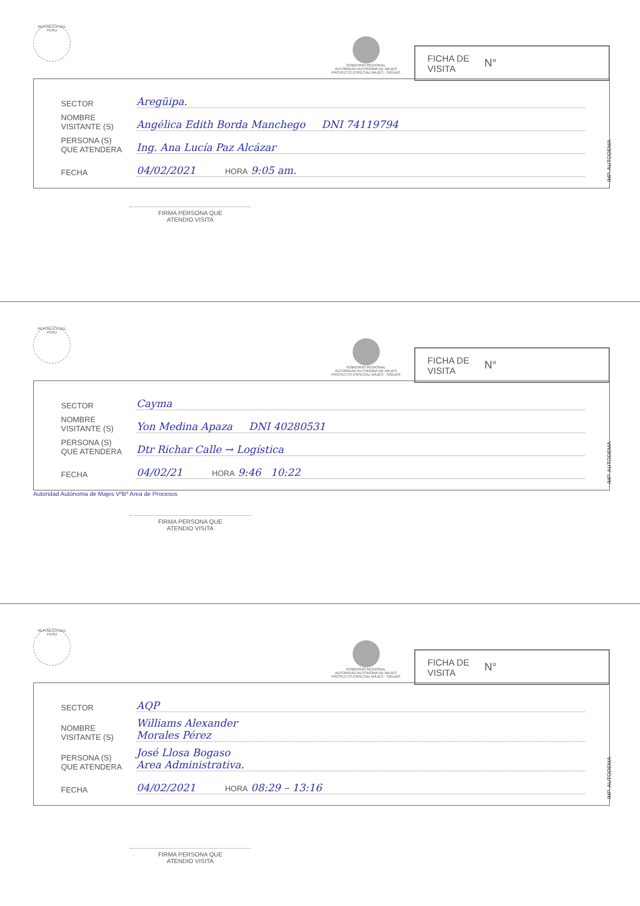REPUBLICA DEL PERU
GOBIERNO REGIONAL
AUTORIDAD AUTONOMA DE MAJES
PROYECTO ESPECIAL MAJES - SIGUAS
FICHA DE
VISITA N°
SECTOR Aregüipa.
NOMBRE
VISITANTE (S) Angélica Edith Borda Manchego DNI 74119794
PERSONA (S)
QUE ATENDERA Ing. Ana Lucía Paz Alcázar
FECHA 04/02/2021 HORA 9:05 am.
IMP. AUTODEMA
FIRMA PERSONA QUE
ATENDIO VISITA
REPUBLICA DEL PERU
GOBIERNO REGIONAL
AUTORIDAD AUTONOMA DE MAJES
PROYECTO ESPECIAL MAJES - SIGUAS
FICHA DE
VISITA N°
SECTOR Cayma
NOMBRE
VISITANTE (S) Yon Medina Apaza DNI 40280531
PERSONA (S)
QUE ATENDERA Dtr Richar Calle → Logística
FECHA 04/02/21 HORA 9:46 10:22
IMP. AUTODEMA
Autoridad Autónoma de Majes VºBº Area de Procesos
FIRMA PERSONA QUE
ATENDIO VISITA
REPUBLICA DEL PERU
GOBIERNO REGIONAL
AUTORIDAD AUTONOMA DE MAJES
PROYECTO ESPECIAL MAJES - SIGUAS
FICHA DE
VISITA N°
SECTOR AQP
NOMBRE
VISITANTE (S) Williams Alexander
Morales Pérez
PERSONA (S)
QUE ATENDERA José Llosa Bogaso
Area Administrativa.
FECHA 04/02/2021 HORA 08:29 – 13:16
IMP. AUTODEMA
FIRMA PERSONA QUE
ATENDIO VISITA